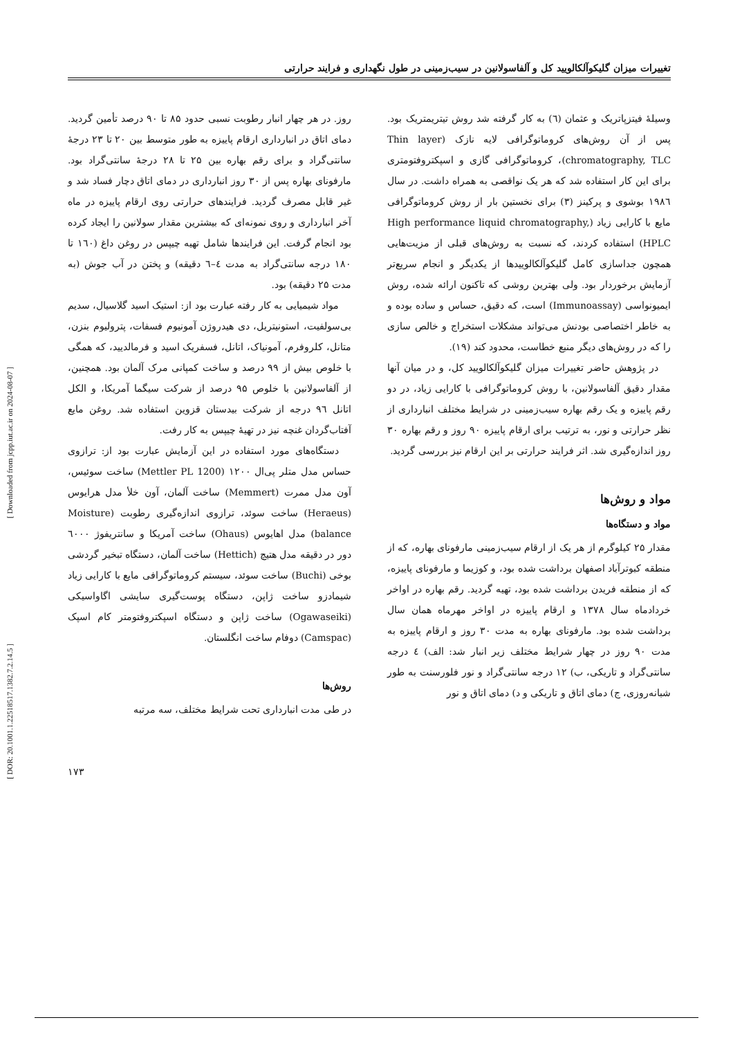[ Downloaded from jcpp.iut.ac.ir on 2024-08-07 ]
[ DOR: 20.1001.1.22518517.1382.7.2.14.5 ]
تغییرات میزان گلیکوآلکالویید کل و آلفاسولانین در سیب‌زمینی در طول نگهداری و فرایند حرارتی
وسیلهٔ فیتزپاتریک و عثمان (٦) به کار گرفته شد روش تیتریمتریک بود. پس از آن روش‌های کروماتوگرافی لایه نازک (Thin layer chromatography, TLC)، کروماتوگرافی گازی و اسپکتروفتومتری برای این کار استفاده شد که هر یک نواقصی به همراه داشت. در سال ۱۹۸٦ بوشوی و پرکینز (۳) برای نخستین بار از روش کروماتوگرافی مایع با کارایی زیاد (High performance liquid chromatography, HPLC) استفاده کردند، که نسبت به روش‌های قبلی از مزیت‌هایی همچون جداسازی کامل گلیکوآلکالوییدها از یکدیگر و انجام سریع‌تر آزمایش برخوردار بود. ولی بهترین روشی که تاکنون ارائه شده، روش ایمیونواسی (Immunoassay) است، که دقیق، حساس و ساده بوده و به خاطر اختصاصی بودنش می‌تواند مشکلات استخراج و خالص سازی را که در روش‌های دیگر منبع خطاست، محدود کند (۱۹).
در پژوهش حاضر تغییرات میزان گلیکوآلکالویید کل، و در میان آنها مقدار دقیق آلفاسولانین، با روش کروماتوگرافی با کارایی زیاد، در دو رقم پاییزه و یک رقم بهاره سیب‌زمینی در شرایط مختلف انبارداری از نظر حرارتی و نور، به ترتیب برای ارقام پاییزه ۹۰ روز و رقم بهاره ۳۰ روز اندازه‌گیری شد. اثر فرایند حرارتی بر این ارقام نیز بررسی گردید.
مواد و روش‌ها
مواد و دستگاه‌ها
مقدار ۲۵ کیلوگرم از هر یک از ارقام سیب‌زمینی مارفونای بهاره، که از منطقه کبوترآباد اصفهان برداشت شده بود، و کوزیما و مارفونای پاییزه، که از منطقه فریدن برداشت شده بود، تهیه گردید. رقم بهاره در اواخر خردادماه سال ۱۳۷۸ و ارقام پاییزه در اواخر مهرماه همان سال برداشت شده بود. مارفونای بهاره به مدت ۳۰ روز و ارقام پاییزه به مدت ۹۰ روز در چهار شرایط مختلف زیر انبار شد: الف) ٤ درجه سانتی‌گراد و تاریکی، ب) ۱۲ درجه سانتی‌گراد و نور فلورسنت به طور شبانه‌روزی، ج) دمای اتاق و تاریکی و د) دمای اتاق و نور
روز. در هر چهار انبار رطوبت نسبی حدود ۸۵ تا ۹۰ درصد تأمین گردید. دمای اتاق در انبارداری ارقام پاییزه به طور متوسط بین ۲۰ تا ۲۳ درجهٔ سانتی‌گراد و برای رقم بهاره بین ۲۵ تا ۲۸ درجهٔ سانتی‌گراد بود. مارفونای بهاره پس از ۳۰ روز انبارداری در دمای اتاق دچار فساد شد و غیر قابل مصرف گردید. فرایندهای حرارتی روی ارقام پاییزه در ماه آخر انبارداری و روی نمونه‌ای که بیشترین مقدار سولانین را ایجاد کرده بود انجام گرفت. این فرایندها شامل تهیه چیپس در روغن داغ (۱٦۰ تا ۱۸۰ درجه سانتی‌گراد به مدت ٤–٦ دقیقه) و پختن در آب جوش (به مدت ۲۵ دقیقه) بود.
مواد شیمیایی به کار رفته عبارت بود از: استیک اسید گلاسیال، سدیم بی‌سولفیت، استونیتریل، دی هیدروژن آمونیوم فسفات، پترولیوم بنزن، متانل، کلروفرم، آمونیاک، اتانل، فسفریک اسید و فرمالدیید، که همگی با خلوص بیش از ۹۹ درصد و ساخت کمپانی مرک آلمان بود. همچنین، از آلفاسولانین با خلوص ۹۵ درصد از شرکت سیگما آمریکا، و الکل اتانل ۹٦ درجه از شرکت بیدستان قزوین استفاده شد. روغن مایع آفتاب‌گردان غنچه نیز در تهیهٔ چیپس به کار رفت.
دستگاه‌های مورد استفاده در این آزمایش عبارت بود از: ترازوی حساس مدل متلر پی‌ال ۱۲۰۰ (Mettler PL 1200) ساخت سوئیس، آون مدل ممرت (Memmert) ساخت آلمان، آون خلأ مدل هرایوس (Heraeus) ساخت سوئد، ترازوی اندازه‌گیری رطوبت (Moisture balance) مدل اهایوس (Ohaus) ساخت آمریکا و سانتریفوژ ٦۰۰۰ دور در دقیقه مدل هتیچ (Hettich) ساخت آلمان، دستگاه تبخیر گردشی بوخی (Buchi) ساخت سوئد، سیستم کروماتوگرافی مایع با کارایی زیاد شیمادزو ساخت ژاپن، دستگاه پوست‌گیری سایشی اگاواسیکی (Ogawaseiki) ساخت ژاپن و دستگاه اسپکتروفتومتر کام اسپک (Camspac) دوفام ساخت انگلستان.
روش‌ها
در طی مدت انبارداری تحت شرایط مختلف، سه مرتبه
۱۷۳